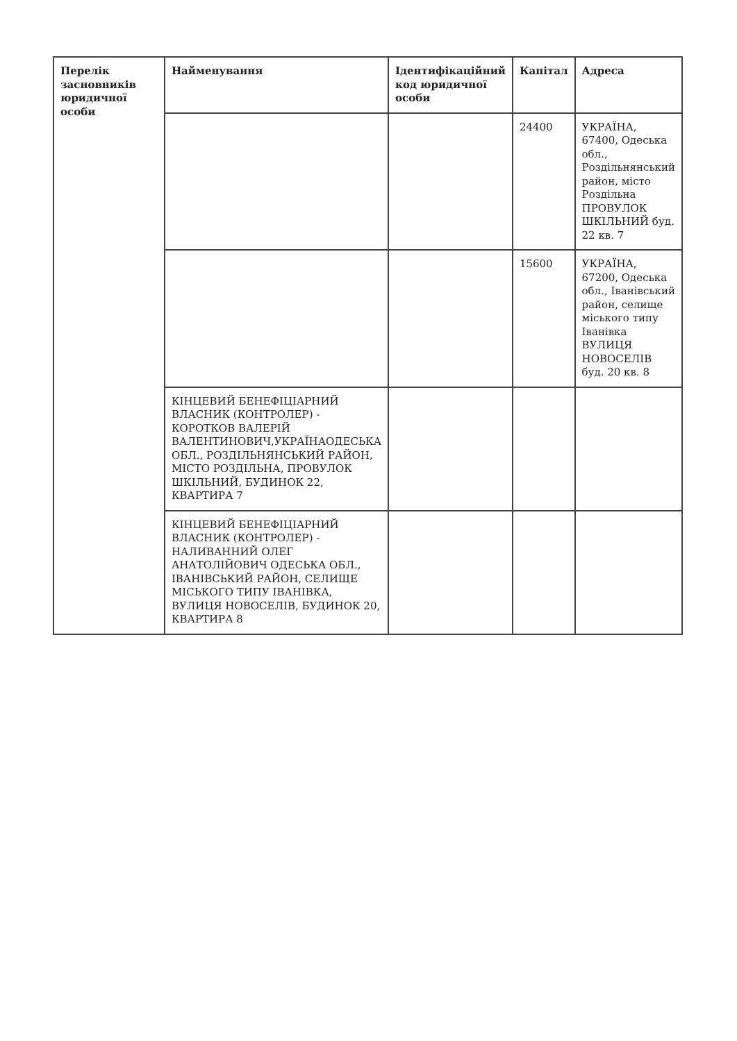| Перелік засновників юридичної особи | Найменування | Ідентифікаційний код юридичної особи | Капітал | Адреса |
| --- | --- | --- | --- | --- |
| | | | 24400 | УКРАЇНА, 67400, Одеська обл., Роздільнянський район, місто Роздільна ПРОВУЛОК ШКІЛЬНИЙ буд. 22 кв. 7 |
| | | | 15600 | УКРАЇНА, 67200, Одеська обл., Іванівський район, селище міського типу Іванівка ВУЛИЦЯ НОВОСЕЛІВ буд. 20 кв. 8 |
| | КІНЦЕВИЙ БЕНЕФІЦІАРНИЙ ВЛАСНИК (КОНТРОЛЕР) - КОРОТКОВ ВАЛЕРІЙ ВАЛЕНТИНОВИЧ,УКРАЇНАОДЕСЬКА ОБЛ., РОЗДІЛЬНЯНСЬКИЙ РАЙОН, МІСТО РОЗДІЛЬНА, ПРОВУЛОК ШКІЛЬНИЙ, БУДИНОК 22, КВАРТИРА 7 | | | |
| | КІНЦЕВИЙ БЕНЕФІЦІАРНИЙ ВЛАСНИК (КОНТРОЛЕР) - НАЛИВАННИЙ ОЛЕГ АНАТОЛІЙОВИЧ ОДЕСЬКА ОБЛ., ІВАНІВСЬКИЙ РАЙОН, СЕЛИЩЕ МІСЬКОГО ТИПУ ІВАНІВКА, ВУЛИЦЯ НОВОСЕЛІВ, БУДИНОК 20, КВАРТИРА 8 | | | |